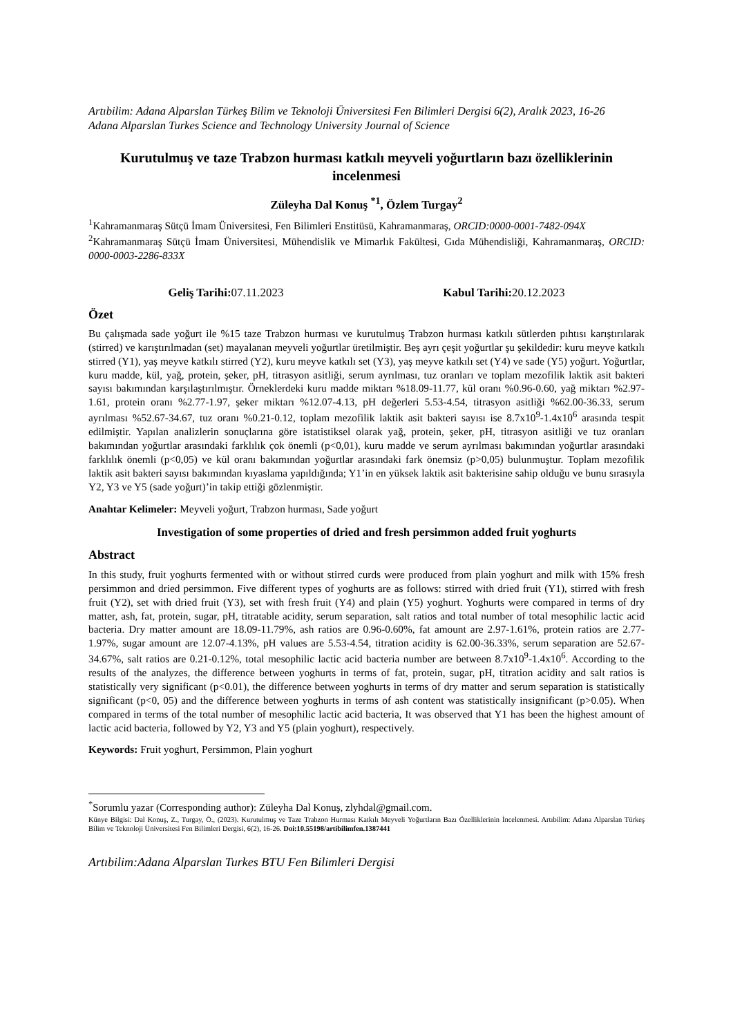Artıbilim: Adana Alparslan Türkeş Bilim ve Teknoloji Üniversitesi Fen Bilimleri Dergisi 6(2), Aralık 2023, 16-26
Adana Alparslan Turkes Science and Technology University Journal of Science
Kurutulmuş ve taze Trabzon hurması katkılı meyveli yoğurtların bazı özelliklerinin incelenmesi
Züleyha Dal Konuş <sup>*1</sup>, Özlem Turgay<sup>2</sup>
<sup>1</sup> Kahramanmaraş Sütçü İmam Üniversitesi, Fen Bilimleri Enstitüsü, Kahramanmaraş, ORCID:0000-0001-7482-094X
<sup>2</sup> Kahramanmaraş Sütçü İmam Üniversitesi, Mühendislik ve Mimarlık Fakültesi, Gıda Mühendisliği, Kahramanmaraş, ORCID: 0000-0003-2286-833X
Geliş Tarihi: 07.11.2023 Kabul Tarihi: 20.12.2023
Özet
Bu çalışmada sade yoğurt ile %15 taze Trabzon hurması ve kurutulmuş Trabzon hurması katkılı sütlerden pıhtısı karıştırılarak (stirred) ve karıştırılmadan (set) mayalanan meyveli yoğurtlar üretilmiştir. Beş ayrı çeşit yoğurtlar şu şekildedir: kuru meyve katkılı stirred (Y1), yaş meyve katkılı stirred (Y2), kuru meyve katkılı set (Y3), yaş meyve katkılı set (Y4) ve sade (Y5) yoğurt. Yoğurtlar, kuru madde, kül, yağ, protein, şeker, pH, titrasyon asitliği, serum ayrılması, tuz oranları ve toplam mezofilik laktik asit bakteri sayısı bakımından karşılaştırılmıştır. Örneklerdeki kuru madde miktarı %18.09-11.77, kül oranı %0.96-0.60, yağ miktarı %2.97-1.61, protein oranı %2.77-1.97, şeker miktarı %12.07-4.13, pH değerleri 5.53-4.54, titrasyon asitliği %62.00-36.33, serum ayrılması %52.67-34.67, tuz oranı %0.21-0.12, toplam mezofilik laktik asit bakteri sayısı ise 8.7x10<sup>9</sup>-1.4x10<sup>6</sup> arasında tespit edilmiştir. Yapılan analizlerin sonuçlarına göre istatistiksel olarak yağ, protein, şeker, pH, titrasyon asitliği ve tuz oranları bakımından yoğurtlar arasındaki farklılık çok önemli (p<0,01), kuru madde ve serum ayrılması bakımından yoğurtlar arasındaki farklılık önemli (p<0,05) ve kül oranı bakımından yoğurtlar arasındaki fark önemsiz (p>0,05) bulunmuştur. Toplam mezofilik laktik asit bakteri sayısı bakımından kıyaslama yapıldığında; Y1’in en yüksek laktik asit bakterisine sahip olduğu ve bunu sırasıyla Y2, Y3 ve Y5 (sade yoğurt)’in takip ettiği gözlenmiştir.
Anahtar Kelimeler: Meyveli yoğurt, Trabzon hurması, Sade yoğurt
Investigation of some properties of dried and fresh persimmon added fruit yoghurts
Abstract
In this study, fruit yoghurts fermented with or without stirred curds were produced from plain yoghurt and milk with 15% fresh persimmon and dried persimmon. Five different types of yoghurts are as follows: stirred with dried fruit (Y1), stirred with fresh fruit (Y2), set with dried fruit (Y3), set with fresh fruit (Y4) and plain (Y5) yoghurt. Yoghurts were compared in terms of dry matter, ash, fat, protein, sugar, pH, titratable acidity, serum separation, salt ratios and total number of total mesophilic lactic acid bacteria. Dry matter amount are 18.09-11.79%, ash ratios are 0.96-0.60%, fat amount are 2.97-1.61%, protein ratios are 2.77-1.97%, sugar amount are 12.07-4.13%, pH values are 5.53-4.54, titration acidity is 62.00-36.33%, serum separation are 52.67-34.67%, salt ratios are 0.21-0.12%, total mesophilic lactic acid bacteria number are between 8.7x10<sup>9</sup>-1.4x10<sup>6</sup>. According to the results of the analyzes, the difference between yoghurts in terms of fat, protein, sugar, pH, titration acidity and salt ratios is statistically very significant (p<0.01), the difference between yoghurts in terms of dry matter and serum separation is statistically significant (p<0, 05) and the difference between yoghurts in terms of ash content was statistically insignificant (p>0.05). When compared in terms of the total number of mesophilic lactic acid bacteria, It was observed that Y1 has been the highest amount of lactic acid bacteria, followed by Y2, Y3 and Y5 (plain yoghurt), respectively.
Keywords: Fruit yoghurt, Persimmon, Plain yoghurt
<sup>*</sup> Sorumlu yazar (Corresponding author): Züleyha Dal Konuş, zlyhdal@gmail.com.
Künye Bilgisi: Dal Konuş, Z., Turgay, Ö., (2023). Kurutulmuş ve Taze Trabzon Hurması Katkılı Meyveli Yoğurtların Bazı Özelliklerinin İncelenmesi. Artıbilim: Adana Alparslan Türkeş Bilim ve Teknoloji Üniversitesi Fen Bilimleri Dergisi, 6(2), 16-26. Doi:10.55198/artibilimfen.1387441
Artıbilim:Adana Alparslan Turkes BTU Fen Bilimleri Dergisi